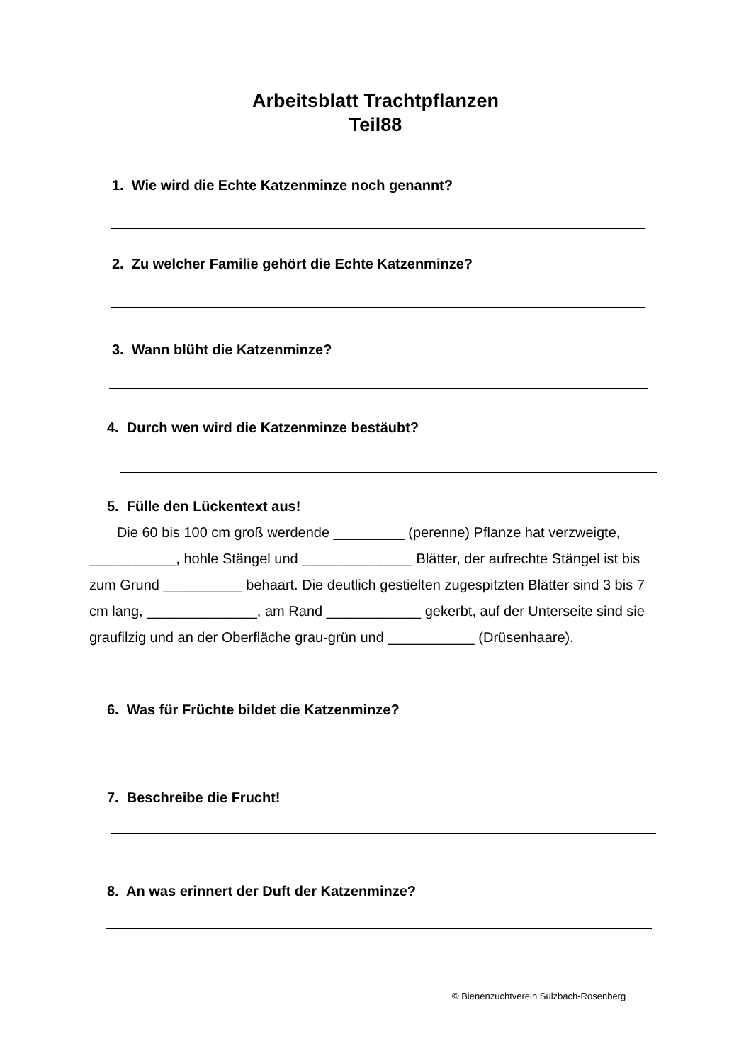Arbeitsblatt Trachtpflanzen
Teil88
1. Wie wird die Echte Katzenminze noch genannt?
2. Zu welcher Familie gehört die Echte Katzenminze?
3. Wann blüht die Katzenminze?
4. Durch wen wird die Katzenminze bestäubt?
5. Fülle den Lückentext aus!
Die 60 bis 100 cm groß werdende _________ (perenne) Pflanze hat verzweigte, ___________, hohle Stängel und ______________ Blätter, der aufrechte Stängel ist bis zum Grund __________ behaart. Die deutlich gestielten zugespitzten Blätter sind 3 bis 7 cm lang, ______________, am Rand ____________ gekerbt, auf der Unterseite sind sie graufilzig und an der Oberfläche grau-grün und ___________ (Drüsenhaare).
6. Was für Früchte bildet die Katzenminze?
7. Beschreibe die Frucht!
8. An was erinnert der Duft der Katzenminze?
© Bienenzuchtverein Sulzbach-Rosenberg